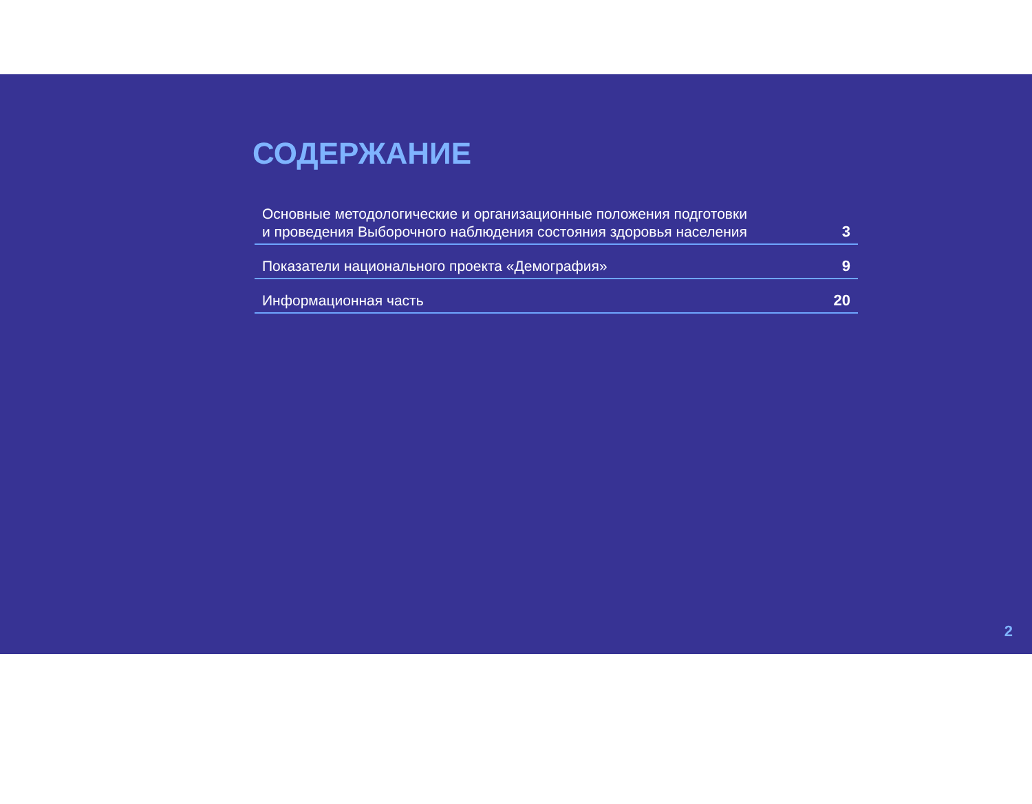СОДЕРЖАНИЕ
Основные методологические и организационные положения подготовки
и проведения Выборочного наблюдения состояния здоровья населения 3
Показатели национального проекта «Демография» 9
Информационная часть 20
2